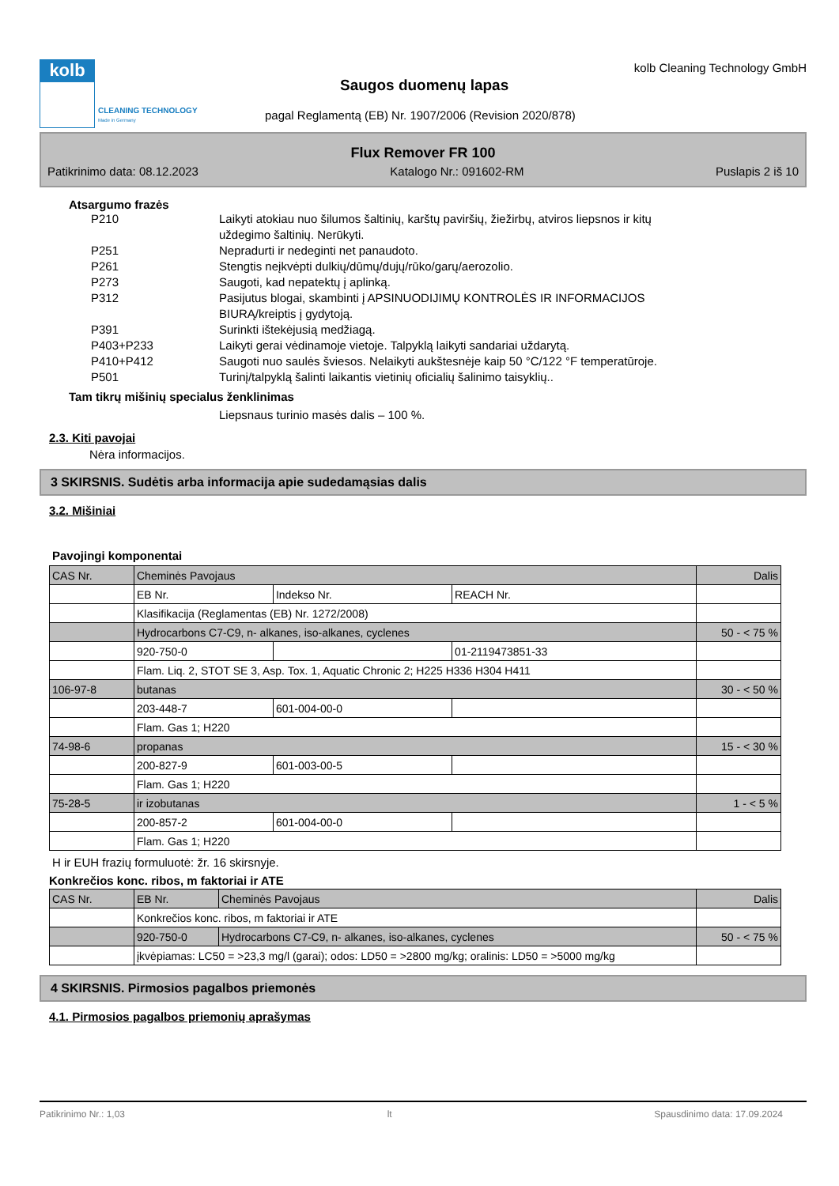kolb
CLEANING TECHNOLOGY
Made in Germany
kolb Cleaning Technology GmbH
Saugos duomenų lapas
pagal Reglamentą (EB) Nr. 1907/2006 (Revision 2020/878)
Flux Remover FR 100
Patikrinimo data: 08.12.2023 Katalogo Nr.: 091602-RM Puslapis 2 iš 10
Atsargumo frazės
P210 Laikyti atokiau nuo šilumos šaltinių, karštų paviršių, žiežirbų, atviros liepsnos ir kitų uždegimo šaltinių. Nerūkyti.
P251 Nepradurti ir nedeginti net panaudoto.
P261 Stengtis neįkvėpti dulkių/dūmų/dujų/rūko/garų/aerozolio.
P273 Saugoti, kad nepatektų į aplinką.
P312 Pasijutus blogai, skambinti į APSINUODIJIMŲ KONTROLĖS IR INFORMACIJOS BIURĄ/kreiptis į gydytoją.
P391 Surinkti ištekėjusią medžiagą.
P403+P233 Laikyti gerai vėdinamoje vietoje. Talpyklą laikyti sandariai uždarytą.
P410+P412 Saugoti nuo saulės šviesos. Nelaikyti aukštesnėje kaip 50 °C/122 °F temperatūroje.
P501 Turinį/talpyklą šalinti laikantis vietinių oficialių šalinimo taisyklių..
Tam tikrų mišinių specialus ženklinimas
Liepsnaus turinio masės dalis – 100 %.
2.3. Kiti pavojai
Nėra informacijos.
3 SKIRSNIS. Sudėtis arba informacija apie sudedamąsias dalis
3.2. Mišiniai
Pavojingi komponentai
| CAS Nr. | Cheminės Pavojaus | | | Dalis |
| | EB Nr. | Indekso Nr. | REACH Nr. | |
| | Klasifikacija (Reglamentas (EB) Nr. 1272/2008) | | | |
| | Hydrocarbons C7-C9, n- alkanes, iso-alkanes, cyclenes | | | 50 - < 75 % |
| | 920-750-0 | | 01-2119473851-33 | |
| | Flam. Liq. 2, STOT SE 3, Asp. Tox. 1, Aquatic Chronic 2; H225 H336 H304 H411 | | | |
| 106-97-8 | butanas | | | 30 - < 50 % |
| | 203-448-7 | 601-004-00-0 | | |
| | Flam. Gas 1; H220 | | | |
| 74-98-6 | propanas | | | 15 - < 30 % |
| | 200-827-9 | 601-003-00-5 | | |
| | Flam. Gas 1; H220 | | | |
| 75-28-5 | ir izobutanas | | | 1 - < 5 % |
| | 200-857-2 | 601-004-00-0 | | |
| | Flam. Gas 1; H220 | | | |
H ir EUH frazių formuluotė: žr. 16 skirsnyje.
Konkrečios konc. ribos, m faktoriai ir ATE
| CAS Nr. | EB Nr. | Cheminės Pavojaus | Dalis |
| | Konkrečios konc. ribos, m faktoriai ir ATE | | |
| | 920-750-0 | Hydrocarbons C7-C9, n- alkanes, iso-alkanes, cyclenes | 50 - < 75 % |
| | įkvėpiamas: LC50 = >23,3 mg/l (garai); odos: LD50 = >2800 mg/kg; oralinis: LD50 = >5000 mg/kg | | |
4 SKIRSNIS. Pirmosios pagalbos priemonės
4.1. Pirmosios pagalbos priemonių aprašymas
Patikrinimo Nr.: 1,03 lt Spausdinimo data: 17.09.2024